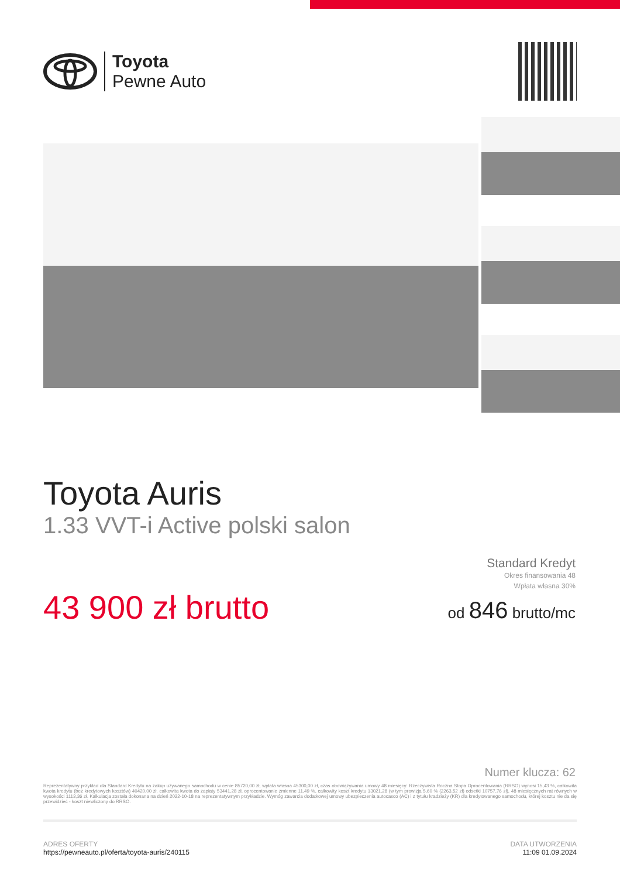Toyota
Pewne Auto
Toyota Auris
1.33 VVT-i Active polski salon
43 900 zł brutto
Standard Kredyt
Okres finansowania 48
Wpłata własna 30%
od 846 brutto/mc
Numer klucza: 62
Reprezentatywny przykład dla Standard Kredytu na zakup używanego samochodu w cenie 85720,00 zł, wpłata własna 45300,00 zł, czas obowiązywania umowy 48 miesięcy: Rzeczywista Roczna Stopa Oprocentowania (RRSO) wynosi 15,43 %, całkowita kwota kredytu (bez kredytowych kosztów) 40420,00 zł, całkowita kwota do zapłaty 53441,28 zł, oprocentowanie zmienne 11,49 %, całkowity koszt kredytu 13021,28 (w tym prowizja 5,60 % (2263,52 zł) odsetki 10757,76 zł), 48 miesięcznych rat równych w wysokości 1113,36 zł. Kalkulacja została dokonana na dzień 2022-10-18 na reprezentatywnym przykładzie. Wymóg zawarcia dodatkowej umowy ubezpieczenia autocasco (AC) i z tytułu kradzieży (KR) dla kredytowanego samochodu, której kosztu nie da się przewidzieć - koszt niewliczony do RRSO.
ADRES OFERTY
https://pewneauto.pl/oferta/toyota-auris/240115
DATA UTWORZENIA
11:09 01.09.2024